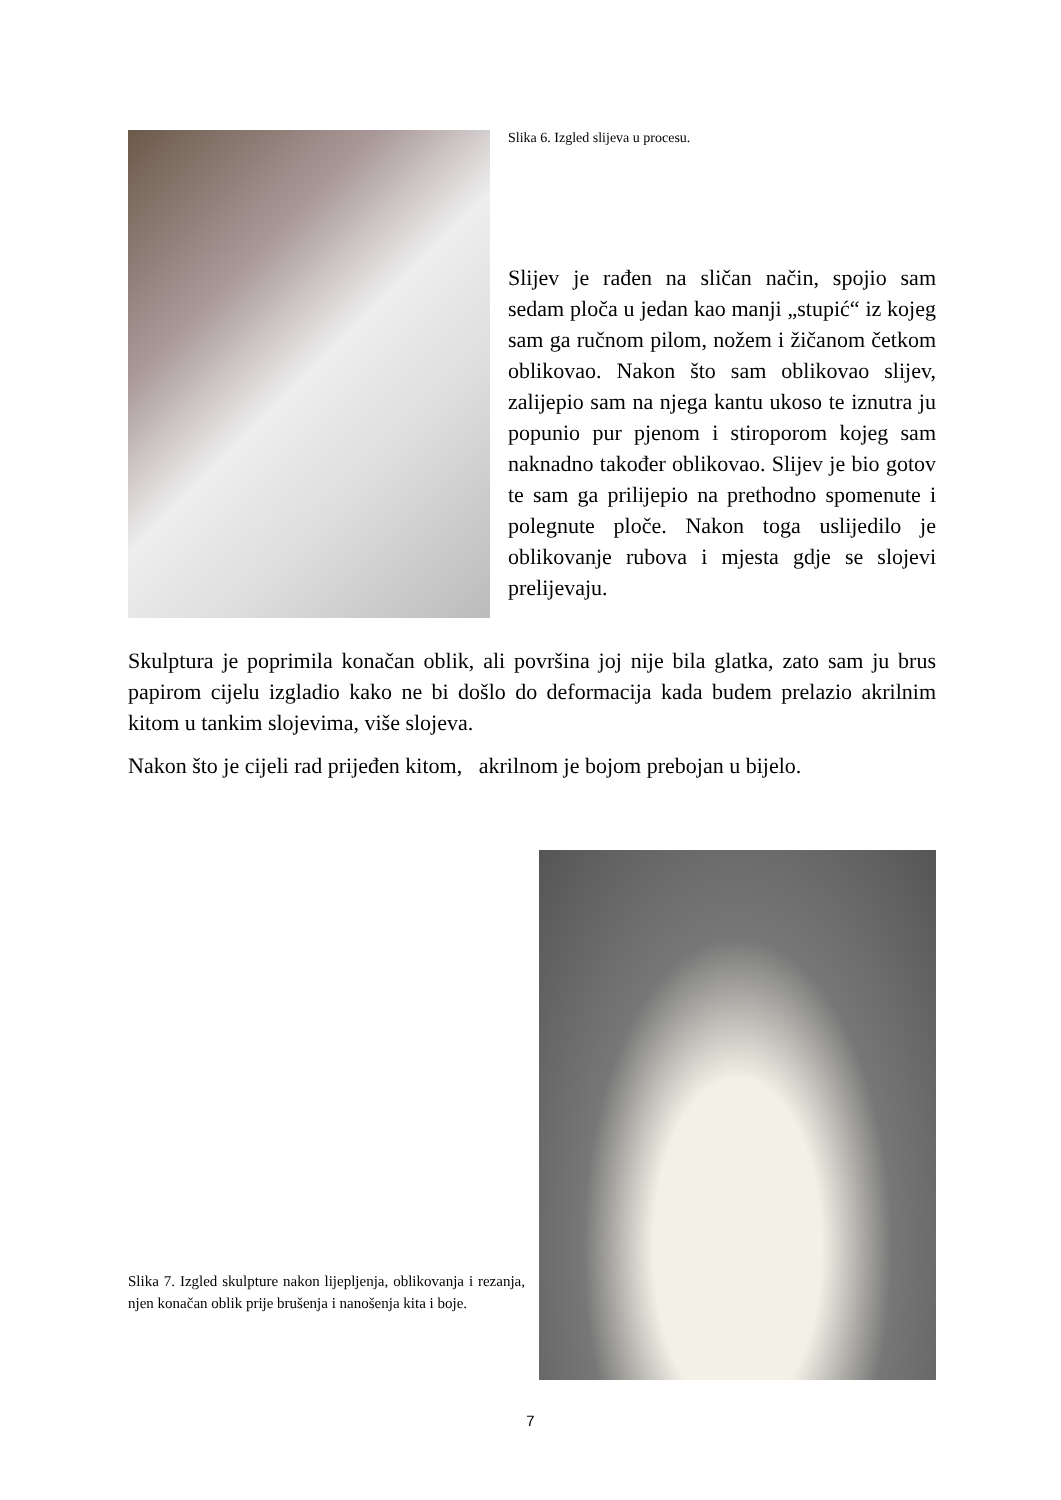Slika 6. Izgled slijeva u procesu.
Slijev je rađen na sličan način, spojio sam sedam ploča u jedan kao manji „stupić“ iz kojeg sam ga ručnom pilom, nožem i žičanom četkom oblikovao. Nakon što sam oblikovao slijev, zalijepio sam na njega kantu ukoso te iznutra ju popunio pur pjenom i stiroporom kojeg sam naknadno također oblikovao. Slijev je bio gotov te sam ga prilijepio na prethodno spomenute i polegnute ploče. Nakon toga uslijedilo je oblikovanje rubova i mjesta gdje se slojevi prelijevaju.
Skulptura je poprimila konačan oblik, ali površina joj nije bila glatka, zato sam ju brus papirom cijelu izgladio kako ne bi došlo do deformacija kada budem prelazio akrilnim kitom u tankim slojevima, više slojeva.
Nakon što je cijeli rad prijeđen kitom, akrilnom je bojom prebojan u bijelo.
Slika 7. Izgled skulpture nakon lijepljenja, oblikovanja i rezanja, njen konačan oblik prije brušenja i nanošenja kita i boje.
7